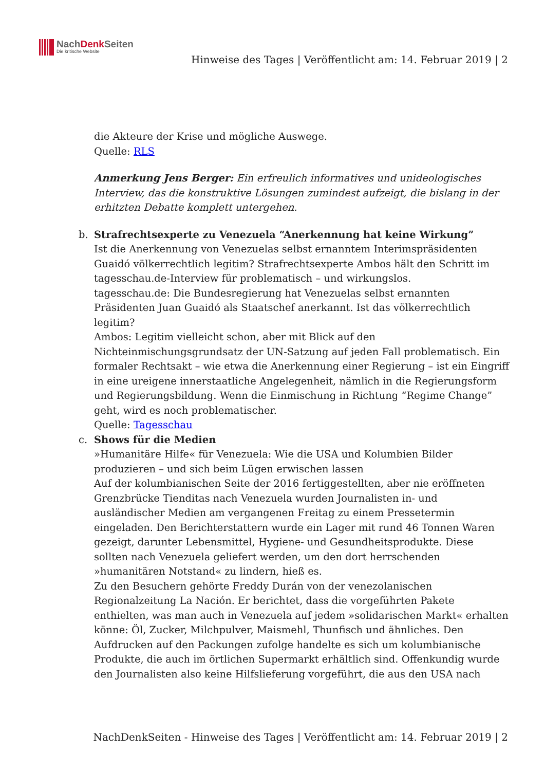NachDenk Seiten
Die kritische Website
Hinweise des Tages | Veröffentlicht am: 14. Februar 2019 | 2
die Akteure der Krise und mögliche Auswege.
Quelle: RLS
Anmerkung Jens Berger: Ein erfreulich informatives und unideologisches Interview, das die konstruktive Lösungen zumindest aufzeigt, die bislang in der erhitzten Debatte komplett untergehen.
b. Strafrechtsexperte zu Venezuela “Anerkennung hat keine Wirkung”
Ist die Anerkennung von Venezuelas selbst ernanntem Interimspräsidenten Guaidó völkerrechtlich legitim? Strafrechtsexperte Ambos hält den Schritt im tagesschau.de-Interview für problematisch – und wirkungslos.
tagesschau.de: Die Bundesregierung hat Venezuelas selbst ernannten Präsidenten Juan Guaidó als Staatschef anerkannt. Ist das völkerrechtlich legitim?
Ambos: Legitim vielleicht schon, aber mit Blick auf den Nichteinmischungsgrundsatz der UN-Satzung auf jeden Fall problematisch. Ein formaler Rechtsakt – wie etwa die Anerkennung einer Regierung – ist ein Eingriff in eine ureigene innerstaatliche Angelegenheit, nämlich in die Regierungsform und Regierungsbildung. Wenn die Einmischung in Richtung “Regime Change” geht, wird es noch problematischer.
Quelle: Tagesschau
c. Shows für die Medien
»Humanitäre Hilfe« für Venezuela: Wie die USA und Kolumbien Bilder produzieren – und sich beim Lügen erwischen lassen
Auf der kolumbianischen Seite der 2016 fertiggestellten, aber nie eröffneten Grenzbrücke Tienditas nach Venezuela wurden Journalisten in- und ausländischer Medien am vergangenen Freitag zu einem Pressetermin eingeladen. Den Berichterstattern wurde ein Lager mit rund 46 Tonnen Waren gezeigt, darunter Lebensmittel, Hygiene- und Gesundheitsprodukte. Diese sollten nach Venezuela geliefert werden, um den dort herrschenden »humanitären Notstand« zu lindern, hieß es.
Zu den Besuchern gehörte Freddy Durán von der venezolanischen Regionalzeitung La Nación. Er berichtet, dass die vorgeführten Pakete enthielten, was man auch in Venezuela auf jedem »solidarischen Markt« erhalten könne: Öl, Zucker, Milchpulver, Maismehl, Thunfisch und ähnliches. Den Aufdrucken auf den Packungen zufolge handelte es sich um kolumbianische Produkte, die auch im örtlichen Supermarkt erhältlich sind. Offenkundig wurde den Journalisten also keine Hilfslieferung vorgeführt, die aus den USA nach
NachDenkSeiten - Hinweise des Tages | Veröffentlicht am: 14. Februar 2019 | 2